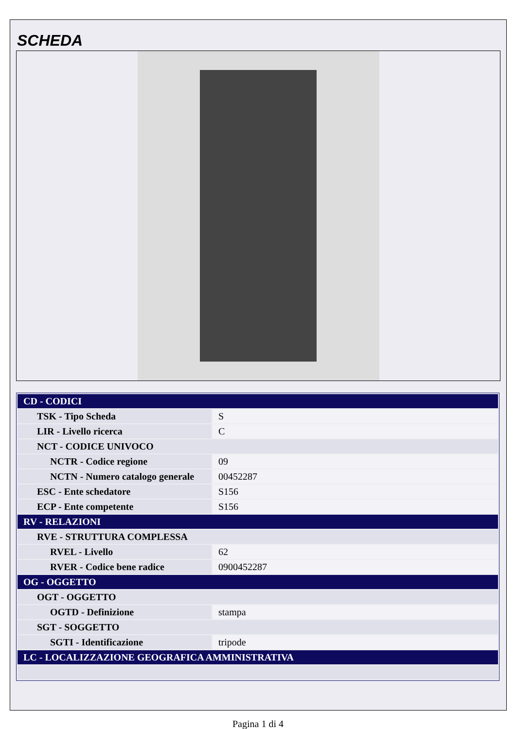SCHEDA
| CD - CODICI | |
| TSK - Tipo Scheda | S |
| LIR - Livello ricerca | C |
| NCT - CODICE UNIVOCO | |
| NCTR - Codice regione | 09 |
| NCTN - Numero catalogo generale | 00452287 |
| ESC - Ente schedatore | S156 |
| ECP - Ente competente | S156 |
| RV - RELAZIONI | |
| RVE - STRUTTURA COMPLESSA | |
| RVEL - Livello | 62 |
| RVER - Codice bene radice | 0900452287 |
| OG - OGGETTO | |
| OGT - OGGETTO | |
| OGTD - Definizione | stampa |
| SGT - SOGGETTO | |
| SGTI - Identificazione | tripode |
| LC - LOCALIZZAZIONE GEOGRAFICA AMMINISTRATIVA | |
Pagina 1 di 4